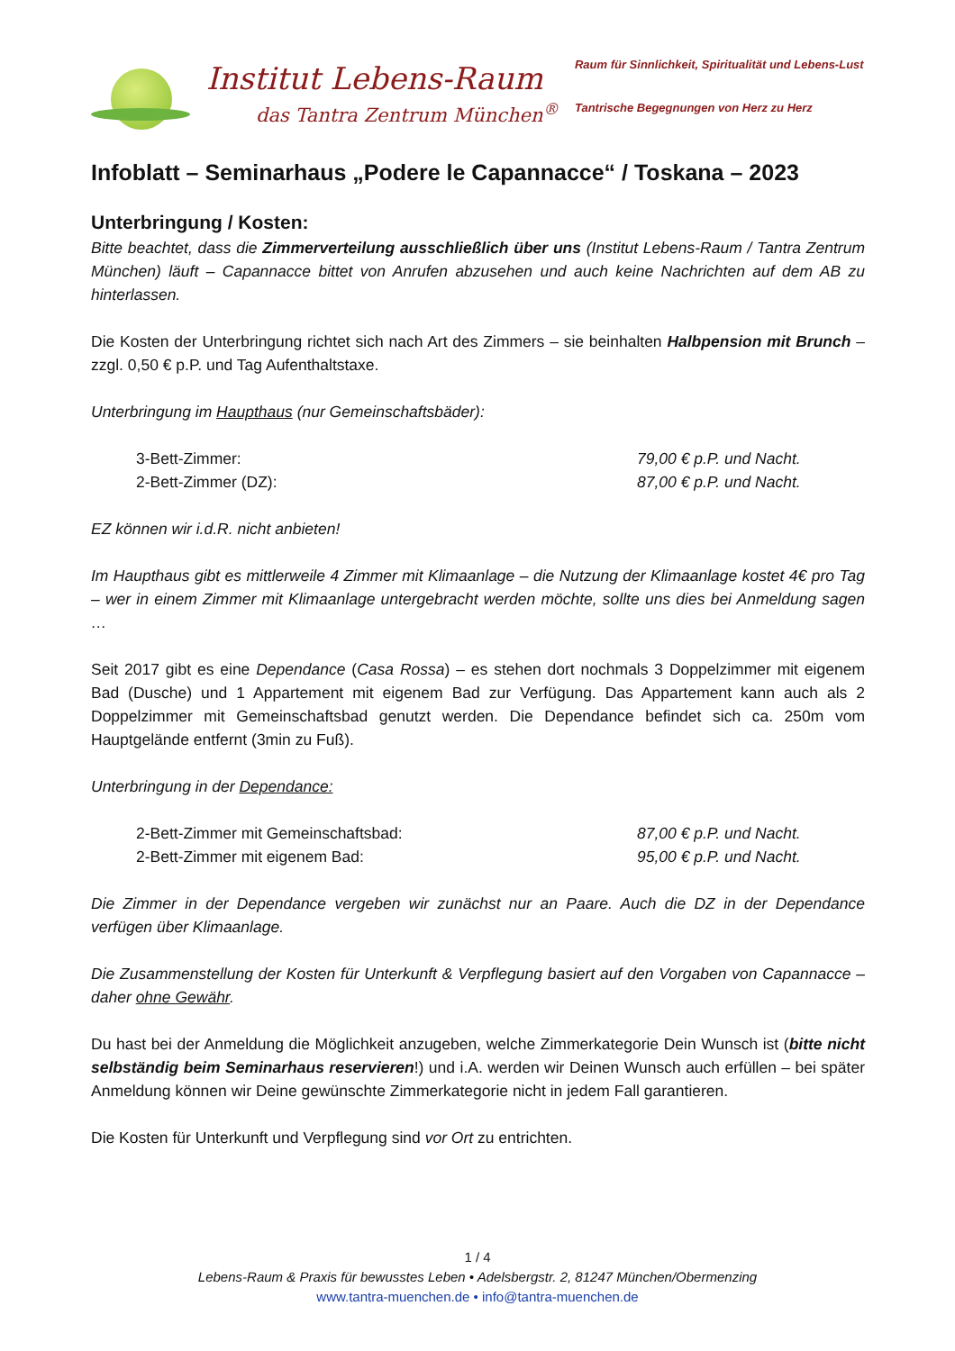Institut Lebens-Raum
das Tantra Zentrum München<sup>®</sup>
Raum für Sinnlichkeit, Spiritualität und Lebens-Lust
Tantrische Begegnungen von Herz zu Herz
Infoblatt – Seminarhaus „Podere le Capannacce“ / Toskana – 2023
Unterbringung / Kosten:
Bitte beachtet, dass die Zimmerverteilung ausschließlich über uns (Institut Lebens-Raum / Tantra Zentrum München) läuft – Capannacce bittet von Anrufen abzusehen und auch keine Nachrichten auf dem AB zu hinterlassen.
Die Kosten der Unterbringung richtet sich nach Art des Zimmers – sie beinhalten Halbpension mit Brunch – zzgl. 0,50 € p.P. und Tag Aufenthaltstaxe.
Unterbringung im Haupthaus (nur Gemeinschaftsbäder):
3-Bett-Zimmer: 79,00 € p.P. und Nacht.
2-Bett-Zimmer (DZ): 87,00 € p.P. und Nacht.
EZ können wir i.d.R. nicht anbieten!
Im Haupthaus gibt es mittlerweile 4 Zimmer mit Klimaanlage – die Nutzung der Klimaanlage kostet 4€ pro Tag – wer in einem Zimmer mit Klimaanlage untergebracht werden möchte, sollte uns dies bei Anmeldung sagen …
Seit 2017 gibt es eine Dependance (Casa Rossa) – es stehen dort nochmals 3 Doppelzimmer mit eigenem Bad (Dusche) und 1 Appartement mit eigenem Bad zur Verfügung. Das Appartement kann auch als 2 Doppelzimmer mit Gemeinschaftsbad genutzt werden. Die Dependance befindet sich ca. 250m vom Hauptgelände entfernt (3min zu Fuß).
Unterbringung in der Dependance:
2-Bett-Zimmer mit Gemeinschaftsbad: 87,00 € p.P. und Nacht.
2-Bett-Zimmer mit eigenem Bad: 95,00 € p.P. und Nacht.
Die Zimmer in der Dependance vergeben wir zunächst nur an Paare. Auch die DZ in der Dependance verfügen über Klimaanlage.
Die Zusammenstellung der Kosten für Unterkunft & Verpflegung basiert auf den Vorgaben von Capannacce – daher ohne Gewähr.
Du hast bei der Anmeldung die Möglichkeit anzugeben, welche Zimmerkategorie Dein Wunsch ist (bitte nicht selbständig beim Seminarhaus reservieren!) und i.A. werden wir Deinen Wunsch auch erfüllen – bei später Anmeldung können wir Deine gewünschte Zimmerkategorie nicht in jedem Fall garantieren.
Die Kosten für Unterkunft und Verpflegung sind vor Ort zu entrichten.
1 / 4
Lebens-Raum & Praxis für bewusstes Leben • Adelsbergstr. 2, 81247 München/Obermenzing
www.tantra-muenchen.de • info@tantra-muenchen.de